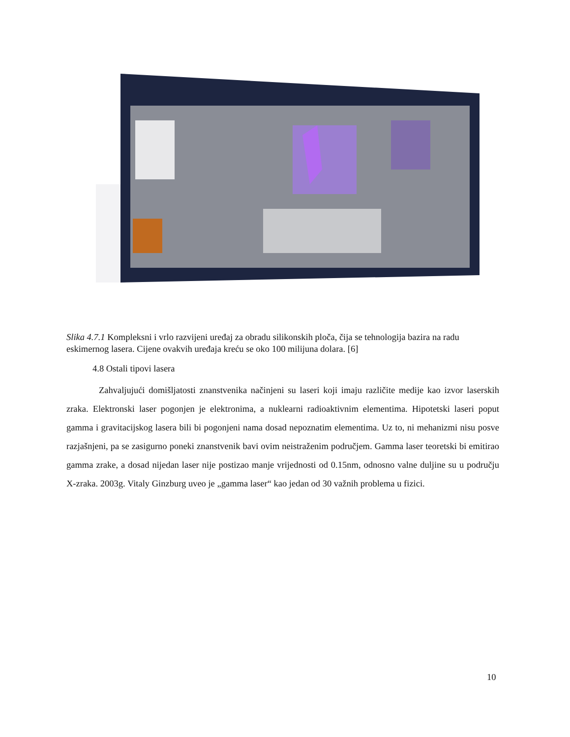Slika 4.7.1 Kompleksni i vrlo razvijeni uređaj za obradu silikonskih ploča, čija se tehnologija bazira na radu eskimernog lasera. Cijene ovakvih uređaja kreću se oko 100 milijuna dolara. [6]
4.8 Ostali tipovi lasera
Zahvaljujući domišljatosti znanstvenika načinjeni su laseri koji imaju različite medije kao izvor laserskih zraka. Elektronski laser pogonjen je elektronima, a nuklearni radioaktivnim elementima. Hipotetski laseri poput gamma i gravitacijskog lasera bili bi pogonjeni nama dosad nepoznatim elementima. Uz to, ni mehanizmi nisu posve razjašnjeni, pa se zasigurno poneki znanstvenik bavi ovim neistraženim područjem. Gamma laser teoretski bi emitirao gamma zrake, a dosad nijedan laser nije postizao manje vrijednosti od 0.15nm, odnosno valne duljine su u području X-zraka. 2003g. Vitaly Ginzburg uveo je „gamma laser“ kao jedan od 30 važnih problema u fizici.
10